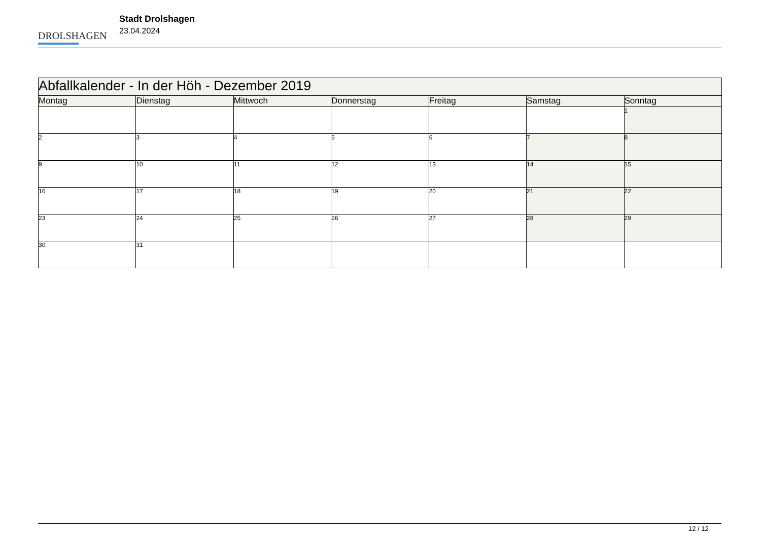DROLSHAGEN
Stadt Drolshagen
23.04.2024
| Abfallkalender - In der Höh - Dezember 2019 | | | | | | |
| --- | --- | --- | --- | --- | --- | --- |
| Montag | Dienstag | Mittwoch | Donnerstag | Freitag | Samstag | Sonntag |
| | | | | | | 1 |
| 2 | 3 | 4 | 5 | 6 | 7 | 8 |
| 9 | 10 | 11 | 12 | 13 | 14 | 15 |
| 16 | 17 | 18 | 19 | 20 | 21 | 22 |
| 23 | 24 | 25 | 26 | 27 | 28 | 29 |
| 30 | 31 | | | | | |
12 / 12